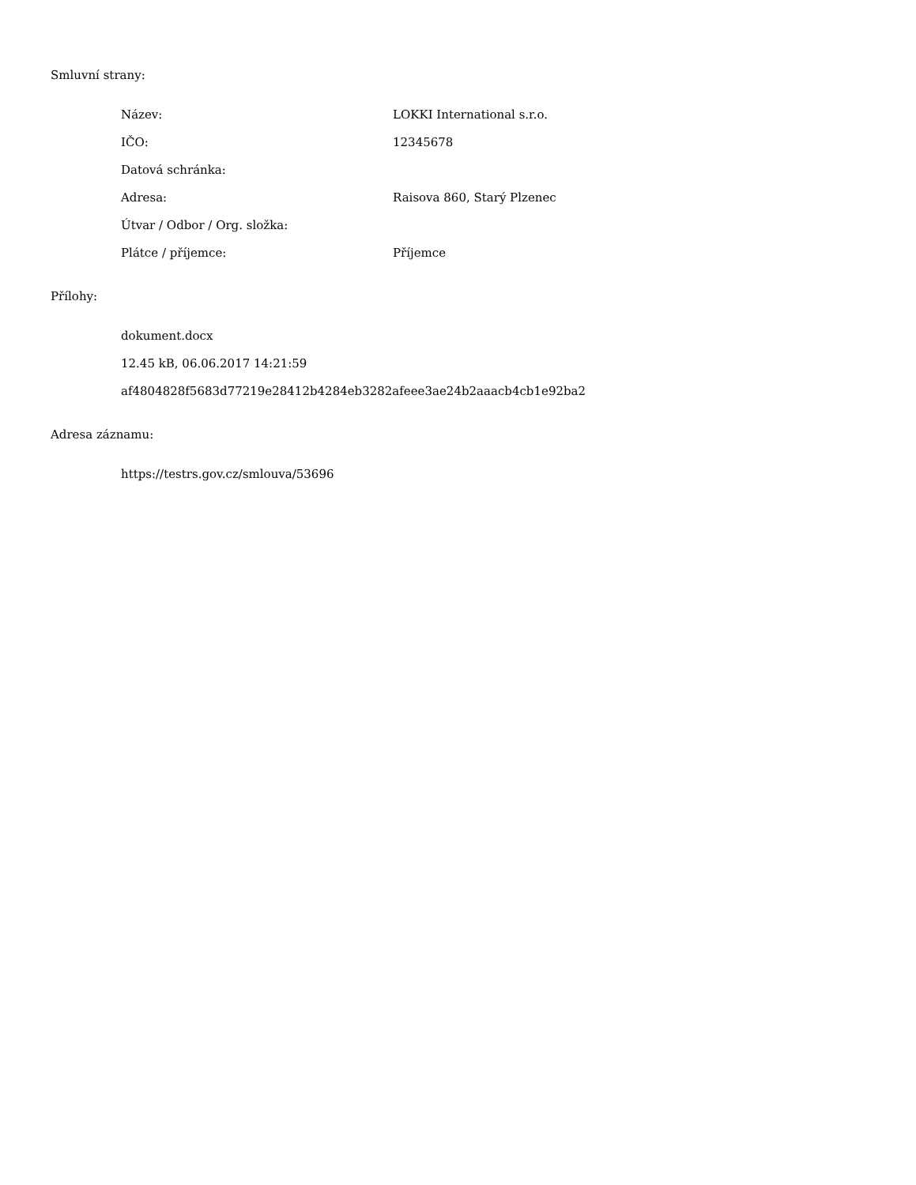Smluvní strany:
Název: LOKKI International s.r.o.
IČO: 12345678
Datová schránka:
Adresa: Raisova 860, Starý Plzenec
Útvar / Odbor / Org. složka:
Plátce / příjemce: Příjemce
Přílohy:
dokument.docx
12.45 kB, 06.06.2017 14:21:59
af4804828f5683d77219e28412b4284eb3282afeee3ae24b2aaacb4cb1e92ba2
Adresa záznamu:
https://testrs.gov.cz/smlouva/53696